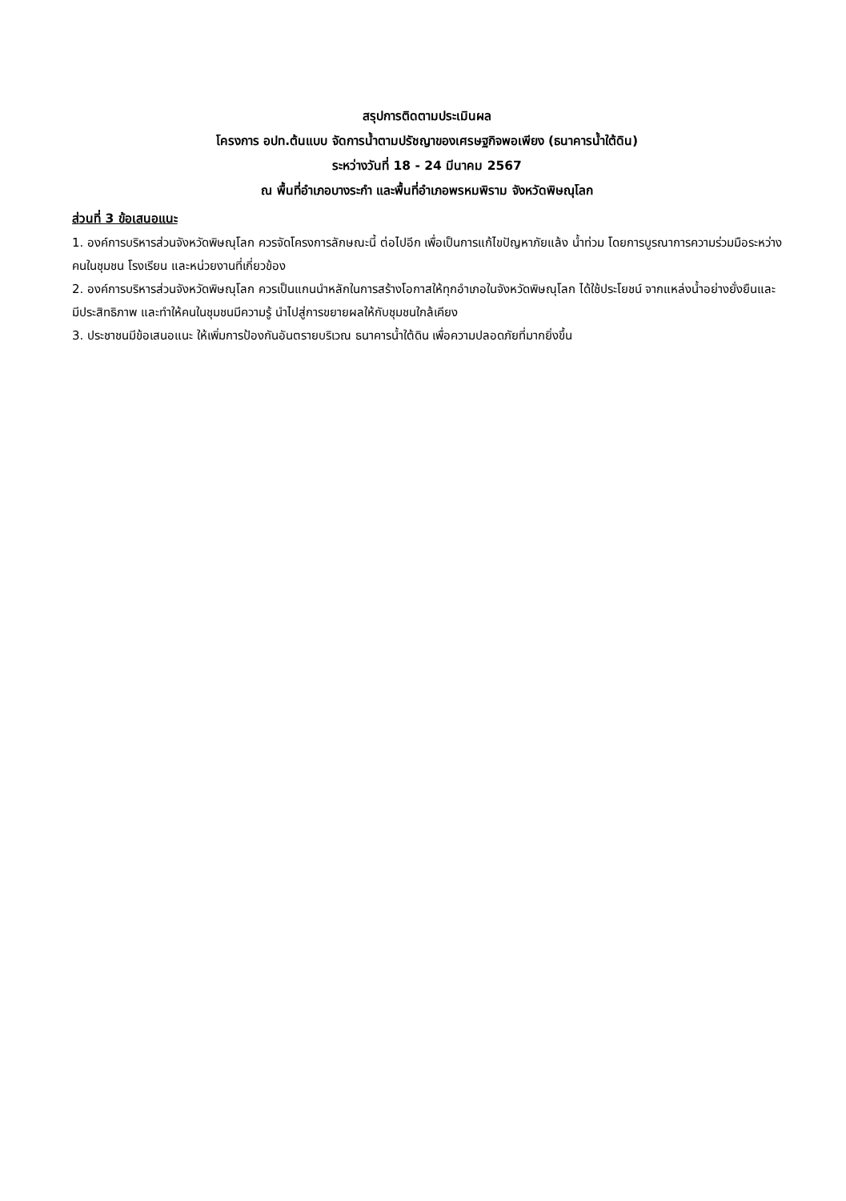สรุปการติดตามประเมินผล
โครงการ อปท.ต้นแบบ จัดการน้ำตามปรัชญาของเศรษฐกิจพอเพียง (ธนาคารน้ำใต้ดิน)
ระหว่างวันที่ 18 - 24 มีนาคม 2567
ณ พื้นที่อำเภอบางระกำ และพื้นที่อำเภอพรหมพิราม จังหวัดพิษณุโลก
ส่วนที่ 3 ข้อเสนอแนะ
1. องค์การบริหารส่วนจังหวัดพิษณุโลก ควรจัดโครงการลักษณะนี้ ต่อไปอีก เพื่อเป็นการแก้ไขปัญหาภัยแล้ง น้ำท่วม โดยการบูรณาการความร่วมมือระหว่างคนในชุมชน โรงเรียน และหน่วยงานที่เกี่ยวข้อง
2. องค์การบริหารส่วนจังหวัดพิษณุโลก ควรเป็นแกนนำหลักในการสร้างโอกาสให้ทุกอำเภอในจังหวัดพิษณุโลก ได้ใช้ประโยชน์ จากแหล่งน้ำอย่างยั่งยืนและมีประสิทธิภาพ และทำให้คนในชุมชนมีความรู้ นำไปสู่การขยายผลให้กับชุมชนใกล้เคียง
3. ประชาชนมีข้อเสนอแนะ ให้เพิ่มการป้องกันอันตรายบริเวณ ธนาคารน้ำใต้ดิน เพื่อความปลอดภัยที่มากยิ่งขึ้น